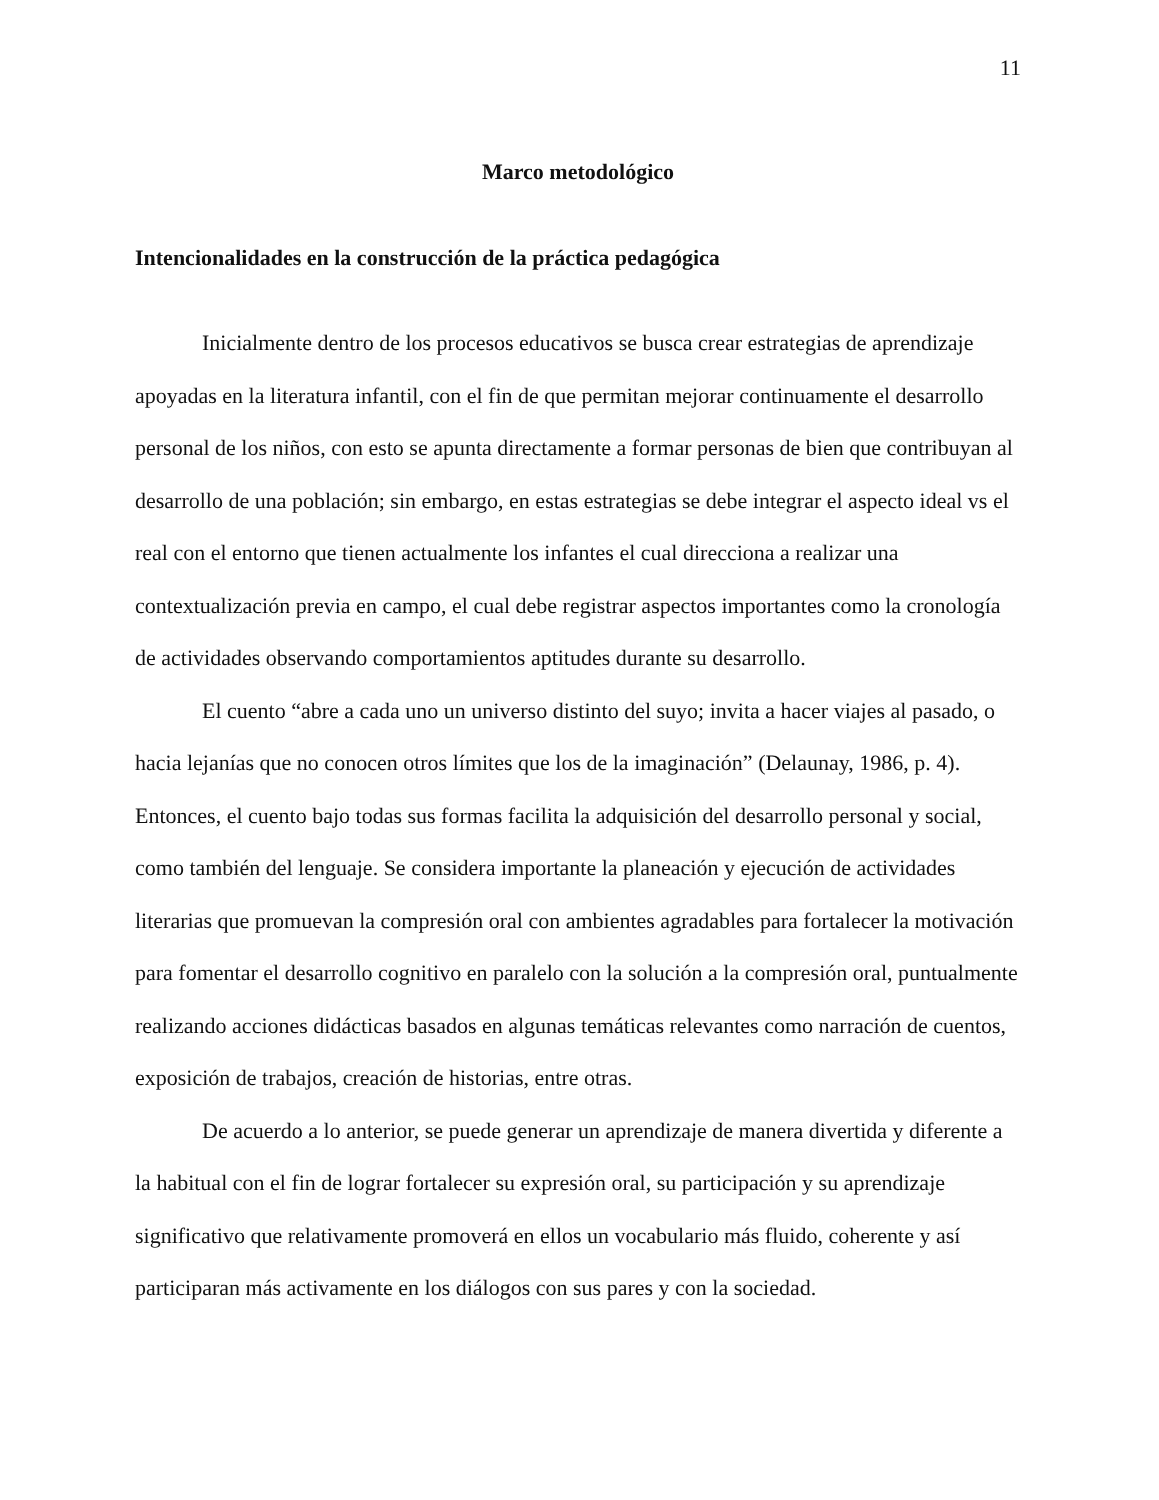11
Marco metodológico
Intencionalidades en la construcción de la práctica pedagógica
Inicialmente dentro de los procesos educativos se busca crear estrategias de aprendizaje apoyadas en la literatura infantil, con el fin de que permitan mejorar continuamente el desarrollo personal de los niños, con esto se apunta directamente a formar personas de bien que contribuyan al desarrollo de una población; sin embargo, en estas estrategias se debe integrar el aspecto ideal vs el real con el entorno que tienen actualmente los infantes el cual direcciona a realizar una contextualización previa en campo, el cual debe registrar aspectos importantes como la cronología de actividades observando comportamientos aptitudes durante su desarrollo.
El cuento “abre a cada uno un universo distinto del suyo; invita a hacer viajes al pasado, o hacia lejanías que no conocen otros límites que los de la imaginación” (Delaunay, 1986, p. 4). Entonces, el cuento bajo todas sus formas facilita la adquisición del desarrollo personal y social, como también del lenguaje. Se considera importante la planeación y ejecución de actividades literarias que promuevan la compresión oral con ambientes agradables para fortalecer la motivación para fomentar el desarrollo cognitivo en paralelo con la solución a la compresión oral, puntualmente realizando acciones didácticas basados en algunas temáticas relevantes como narración de cuentos, exposición de trabajos, creación de historias, entre otras.
De acuerdo a lo anterior, se puede generar un aprendizaje de manera divertida y diferente a la habitual con el fin de lograr fortalecer su expresión oral, su participación y su aprendizaje significativo que relativamente promoverá en ellos un vocabulario más fluido, coherente y así participaran más activamente en los diálogos con sus pares y con la sociedad.